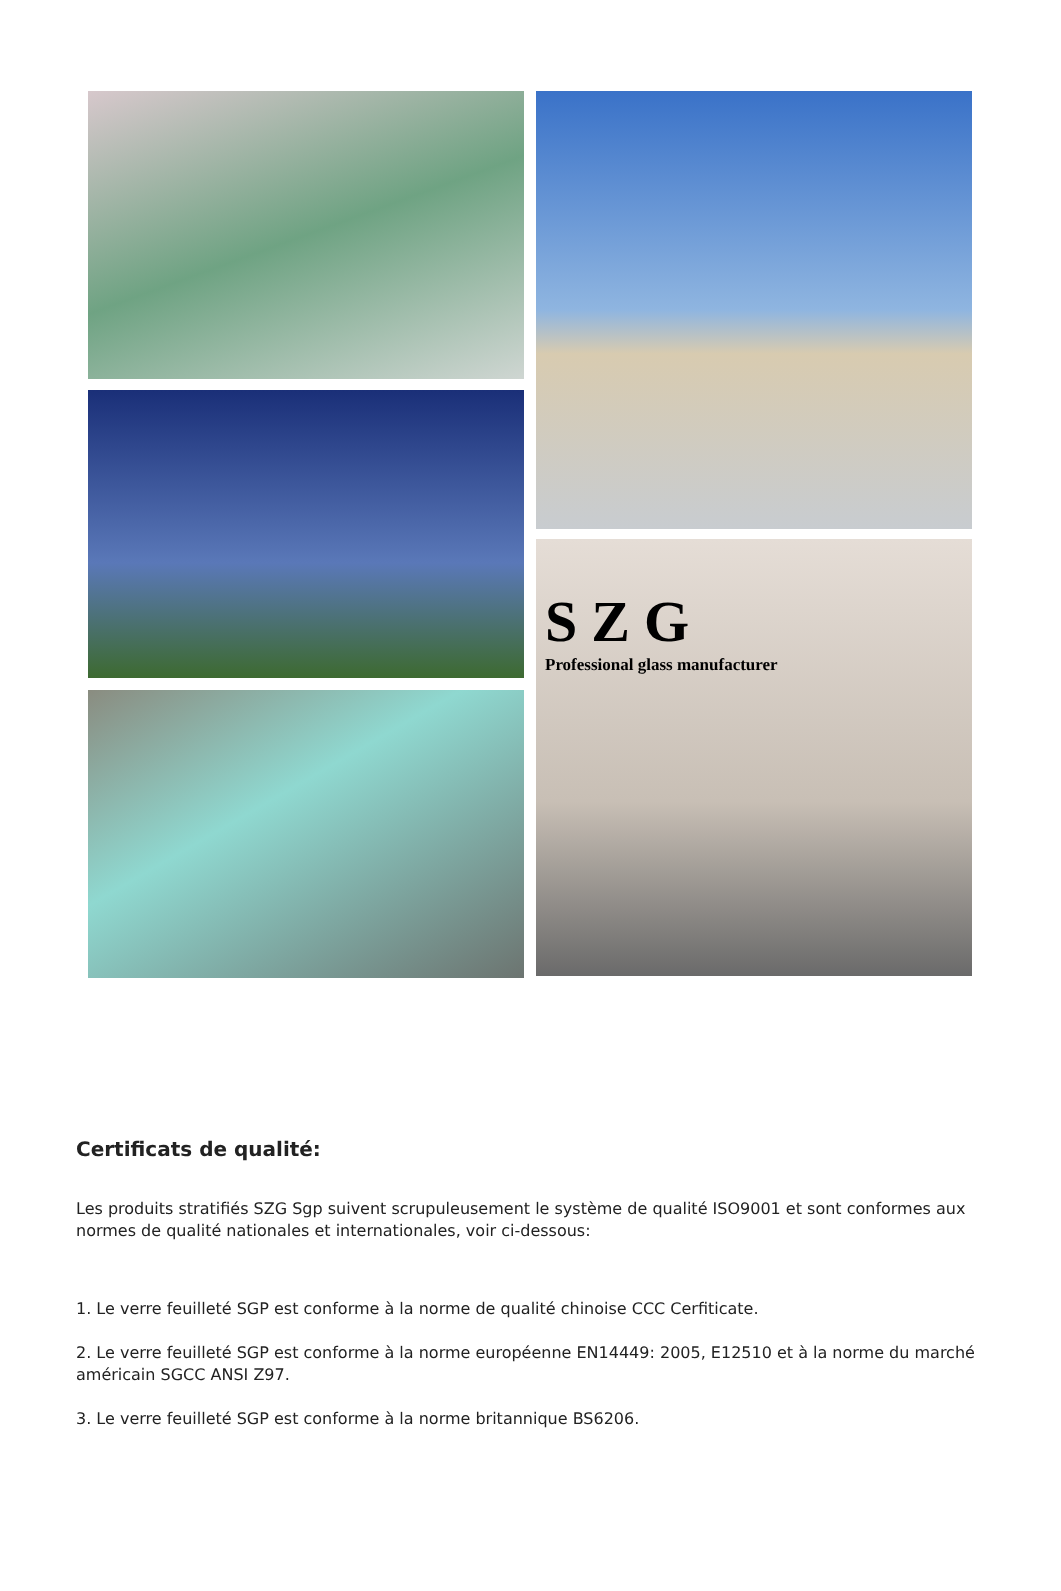SZG
Professional glass manufacturer
Certificats de qualité:
Les produits stratifiés SZG Sgp suivent scrupuleusement le système de qualité ISO9001 et sont conformes aux normes de qualité nationales et internationales, voir ci-dessous:
1. Le verre feuilleté SGP est conforme à la norme de qualité chinoise CCC Cerfiticate.
2. Le verre feuilleté SGP est conforme à la norme européenne EN14449: 2005, E12510 et à la norme du marché américain SGCC ANSI Z97.
3. Le verre feuilleté SGP est conforme à la norme britannique BS6206.